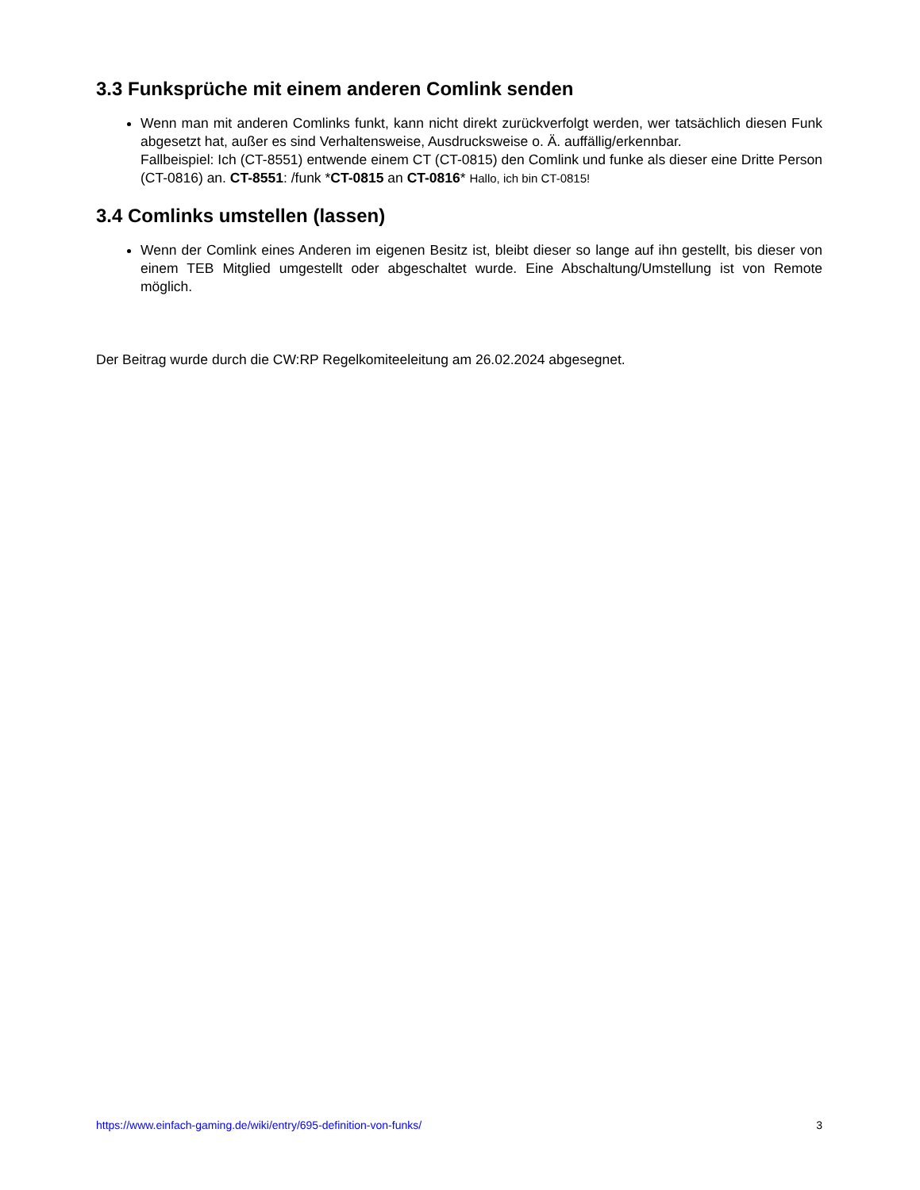3.3 Funksprüche mit einem anderen Comlink senden
Wenn man mit anderen Comlinks funkt, kann nicht direkt zurückverfolgt werden, wer tatsächlich diesen Funk abgesetzt hat, außer es sind Verhaltensweise, Ausdrucksweise o. Ä. auffällig/erkennbar.
Fallbeispiel: Ich (CT-8551) entwende einem CT (CT-0815) den Comlink und funke als dieser eine Dritte Person (CT-0816) an. CT-8551: /funk *CT-0815 an CT-0816* Hallo, ich bin CT-0815!
3.4 Comlinks umstellen (lassen)
Wenn der Comlink eines Anderen im eigenen Besitz ist, bleibt dieser so lange auf ihn gestellt, bis dieser von einem TEB Mitglied umgestellt oder abgeschaltet wurde. Eine Abschaltung/Umstellung ist von Remote möglich.
Der Beitrag wurde durch die CW:RP Regelkomiteeleitung am 26.02.2024 abgesegnet.
https://www.einfach-gaming.de/wiki/entry/695-definition-von-funks/ 3